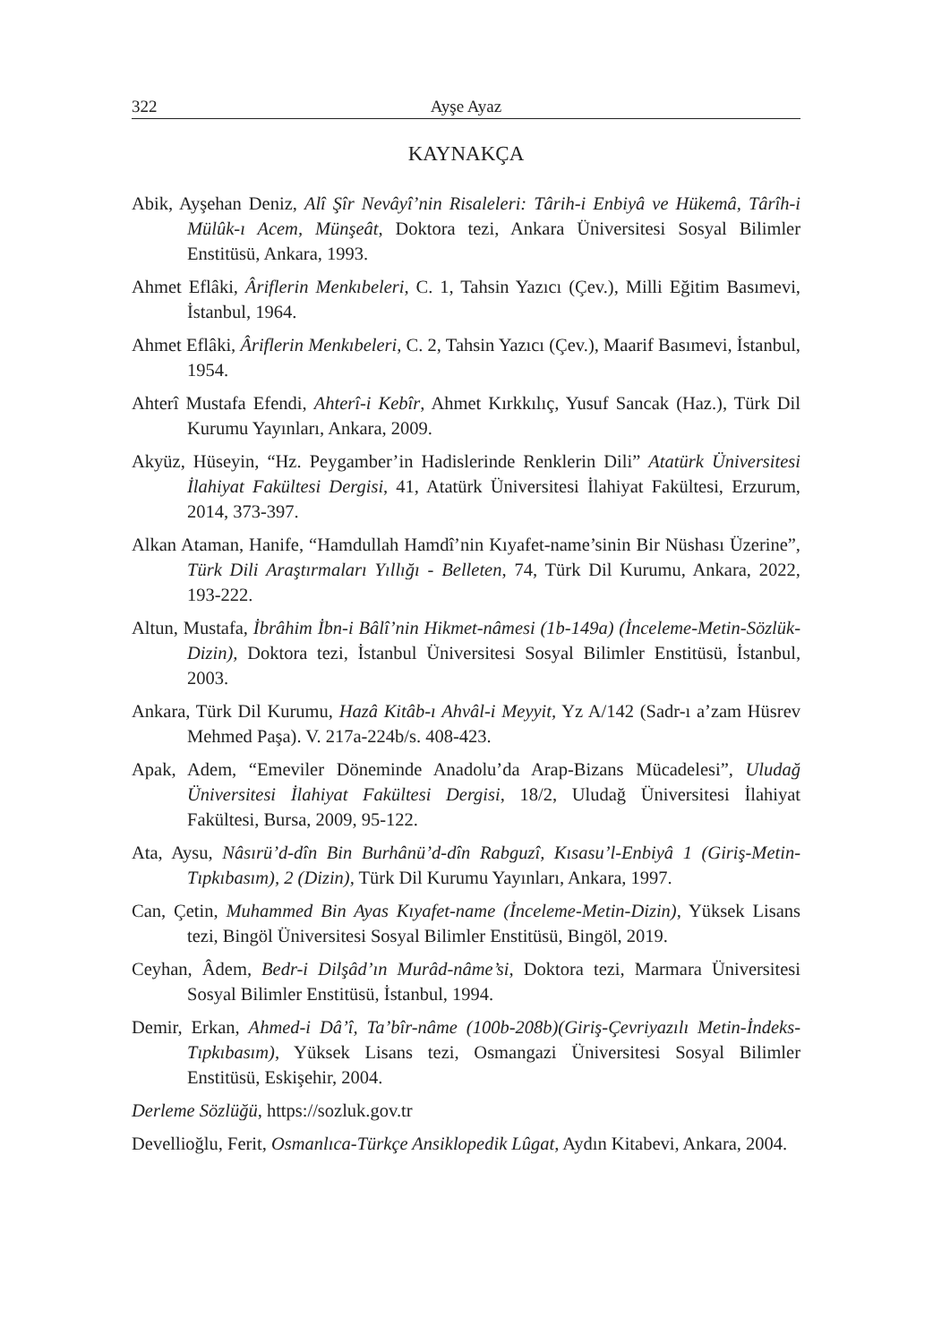322 Ayşe Ayaz
KAYNAKÇA
Abik, Ayşehan Deniz, Alî Şîr Nevâyî’nin Risaleleri: Târih-i Enbiyâ ve Hükemâ, Târîh-i Mülûk-ı Acem, Münşeât, Doktora tezi, Ankara Üniversitesi Sosyal Bilimler Enstitüsü, Ankara, 1993.
Ahmet Eflâki, Âriflerin Menkıbeleri, C. 1, Tahsin Yazıcı (Çev.), Milli Eğitim Basımevi, İstanbul, 1964.
Ahmet Eflâki, Âriflerin Menkıbeleri, C. 2, Tahsin Yazıcı (Çev.), Maarif Basımevi, İstanbul, 1954.
Ahterî Mustafa Efendi, Ahterî-i Kebîr, Ahmet Kırkkılıç, Yusuf Sancak (Haz.), Türk Dil Kurumu Yayınları, Ankara, 2009.
Akyüz, Hüseyin, “Hz. Peygamber’in Hadislerinde Renklerin Dili” Atatürk Üniversitesi İlahiyat Fakültesi Dergisi, 41, Atatürk Üniversitesi İlahiyat Fakültesi, Erzurum, 2014, 373-397.
Alkan Ataman, Hanife, “Hamdullah Hamdî’nin Kıyafet-name’sinin Bir Nüshası Üzerine”, Türk Dili Araştırmaları Yıllığı - Belleten, 74, Türk Dil Kurumu, Ankara, 2022, 193-222.
Altun, Mustafa, İbrâhim İbn-i Bâlî’nin Hikmet-nâmesi (1b-149a) (İnceleme-Metin-Sözlük-Dizin), Doktora tezi, İstanbul Üniversitesi Sosyal Bilimler Enstitüsü, İstanbul, 2003.
Ankara, Türk Dil Kurumu, Hazâ Kitâb-ı Ahvâl-i Meyyit, Yz A/142 (Sadr-ı a’zam Hüsrev Mehmed Paşa). V. 217a-224b/s. 408-423.
Apak, Adem, “Emeviler Döneminde Anadolu’da Arap-Bizans Mücadelesi”, Uludağ Üniversitesi İlahiyat Fakültesi Dergisi, 18/2, Uludağ Üniversitesi İlahiyat Fakültesi, Bursa, 2009, 95-122.
Ata, Aysu, Nâsırü’d-dîn Bin Burhânü’d-dîn Rabguzî, Kısasu’l-Enbiyâ 1 (Giriş-Metin-Tıpkıbasım), 2 (Dizin), Türk Dil Kurumu Yayınları, Ankara, 1997.
Can, Çetin, Muhammed Bin Ayas Kıyafet-name (İnceleme-Metin-Dizin), Yüksek Lisans tezi, Bingöl Üniversitesi Sosyal Bilimler Enstitüsü, Bingöl, 2019.
Ceyhan, Âdem, Bedr-i Dilşâd’ın Murâd-nâme’si, Doktora tezi, Marmara Üniversitesi Sosyal Bilimler Enstitüsü, İstanbul, 1994.
Demir, Erkan, Ahmed-i Dâ’î, Ta’bîr-nâme (100b-208b)(Giriş-Çevriyazılı Metin-İndeks-Tıpkıbasım), Yüksek Lisans tezi, Osmangazi Üniversitesi Sosyal Bilimler Enstitüsü, Eskişehir, 2004.
Derleme Sözlüğü, https://sozluk.gov.tr
Devellioğlu, Ferit, Osmanlıca-Türkçe Ansiklopedik Lûgat, Aydın Kitabevi, Ankara, 2004.